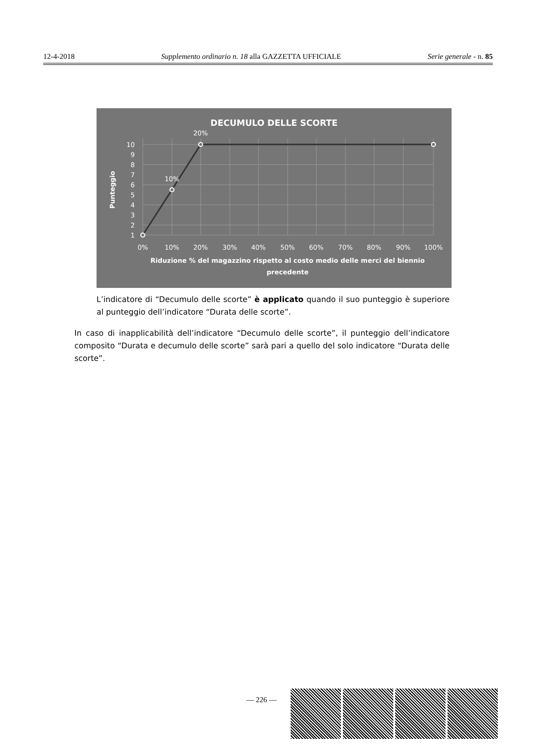12-4-2018 Supplemento ordinario n. 18 alla GAZZETTA UFFICIALE Serie generale - n. 85
10
9
8
7
6
5
4
3
2
1
0%
10%
20%
30%
40%
50%
60%
70%
80%
90%
100%
20%
10%
DECUMULO DELLE SCORTE
Riduzione % del magazzino rispetto al costo medio delle merci del biennio
precedente
Punteggio
L’indicatore di “Decumulo delle scorte” è applicato quando il suo punteggio è superiore al punteggio dell’indicatore “Durata delle scorte”.
In caso di inapplicabilità dell’indicatore “Decumulo delle scorte”, il punteggio dell’indicatore composito “Durata e decumulo delle scorte” sarà pari a quello del solo indicatore “Durata delle scorte”.
— 226 —